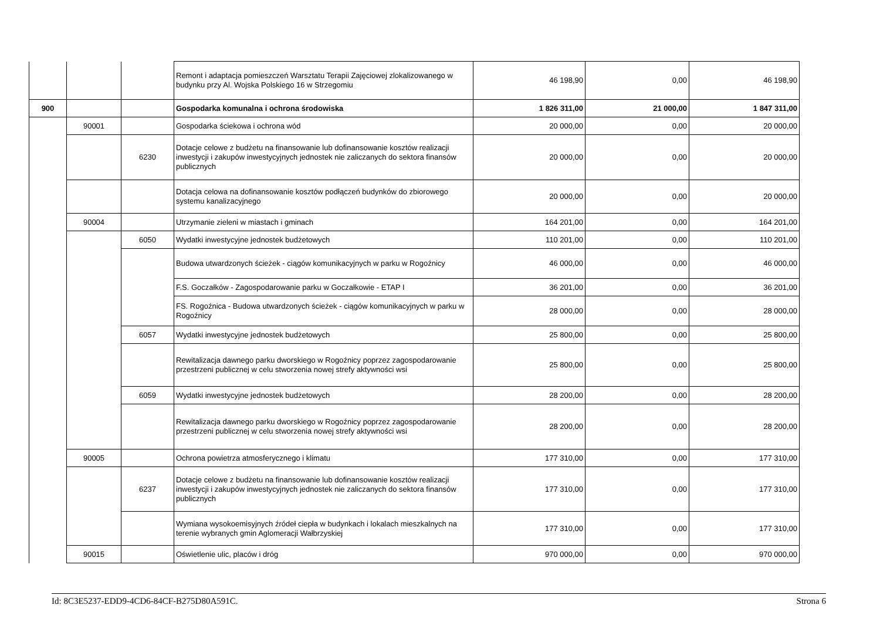| | | | Remont i adaptacja pomieszczeń Warsztatu Terapii Zajęciowej zlokalizowanego w budynku przy Al. Wojska Polskiego 16 w Strzegomiu | 46 198,90 | 0,00 | 46 198,90 |
| 900 | | | Gospodarka komunalna i ochrona środowiska | 1 826 311,00 | 21 000,00 | 1 847 311,00 |
| | 90001 | | Gospodarka ściekowa i ochrona wód | 20 000,00 | 0,00 | 20 000,00 |
| | | 6230 | Dotacje celowe z budżetu na finansowanie lub dofinansowanie kosztów realizacji inwestycji i zakupów inwestycyjnych jednostek nie zaliczanych do sektora finansów publicznych | 20 000,00 | 0,00 | 20 000,00 |
| | | | Dotacja celowa na dofinansowanie kosztów podłączeń budynków do zbiorowego systemu kanalizacyjnego | 20 000,00 | 0,00 | 20 000,00 |
| | 90004 | | Utrzymanie zieleni w miastach i gminach | 164 201,00 | 0,00 | 164 201,00 |
| | | 6050 | Wydatki inwestycyjne jednostek budżetowych | 110 201,00 | 0,00 | 110 201,00 |
| | | | Budowa utwardzonych ścieżek - ciągów komunikacyjnych w parku w Rogoźnicy | 46 000,00 | 0,00 | 46 000,00 |
| | | | F.S. Goczałków - Zagospodarowanie parku w Goczałkowie - ETAP I | 36 201,00 | 0,00 | 36 201,00 |
| | | | FS. Rogoźnica - Budowa utwardzonych ścieżek - ciągów komunikacyjnych w parku w Rogoźnicy | 28 000,00 | 0,00 | 28 000,00 |
| | | 6057 | Wydatki inwestycyjne jednostek budżetowych | 25 800,00 | 0,00 | 25 800,00 |
| | | | Rewitalizacja dawnego parku dworskiego w Rogoźnicy poprzez zagospodarowanie przestrzeni publicznej w celu stworzenia nowej strefy aktywności wsi | 25 800,00 | 0,00 | 25 800,00 |
| | | 6059 | Wydatki inwestycyjne jednostek budżetowych | 28 200,00 | 0,00 | 28 200,00 |
| | | | Rewitalizacja dawnego parku dworskiego w Rogoźnicy poprzez zagospodarowanie przestrzeni publicznej w celu stworzenia nowej strefy aktywności wsi | 28 200,00 | 0,00 | 28 200,00 |
| | 90005 | | Ochrona powietrza atmosferycznego i klimatu | 177 310,00 | 0,00 | 177 310,00 |
| | | 6237 | Dotacje celowe z budżetu na finansowanie lub dofinansowanie kosztów realizacji inwestycji i zakupów inwestycyjnych jednostek nie zaliczanych do sektora finansów publicznych | 177 310,00 | 0,00 | 177 310,00 |
| | | | Wymiana wysokoemisyjnych źródeł ciepła w budynkach i lokalach mieszkalnych na terenie wybranych gmin Aglomeracji Wałbrzyskiej | 177 310,00 | 0,00 | 177 310,00 |
| | 90015 | | Oświetlenie ulic, placów i dróg | 970 000,00 | 0,00 | 970 000,00 |
Id: 8C3E5237-EDD9-4CD6-84CF-B275D80A591C. Strona 6